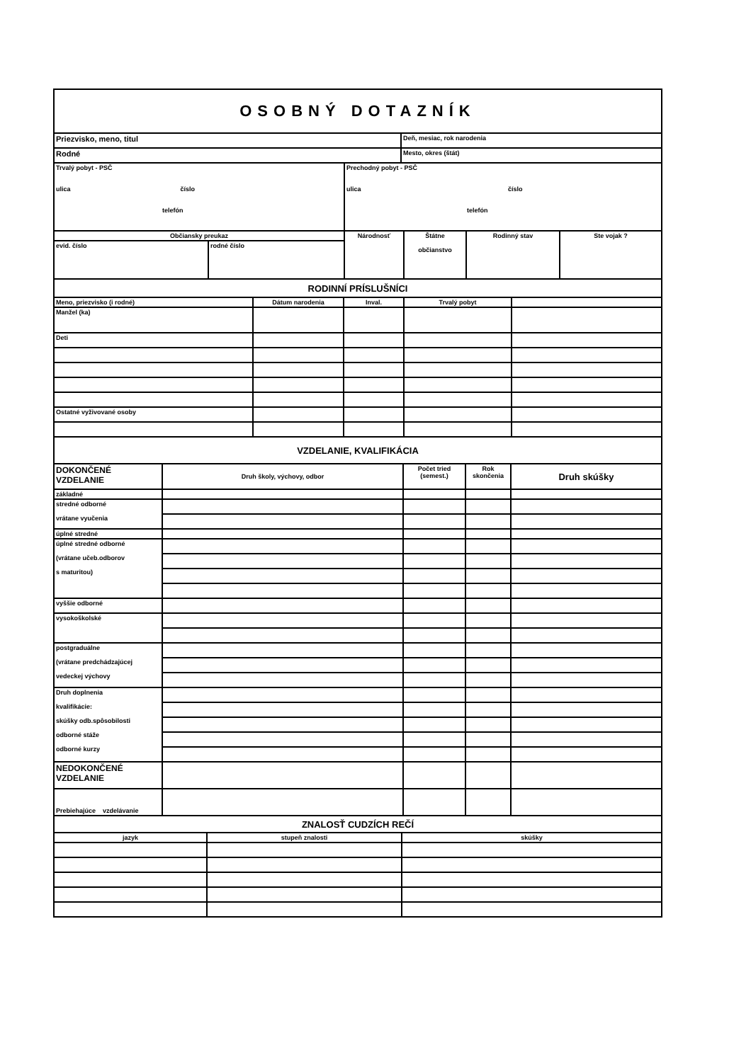| OSOBNÝ DOTAZNÍK |
| Priezvisko, meno, titul | Deň, mesiac, rok narodenia |
| Rodné | Mesto, okres (štát) |
| Trvalý pobyt - PSČ ulica číslo telefón | Prechodný pobyt - PSČ ulica číslo telefón |
| Občiansky preukaz | | Národnosť | Štátne občianstvo | Rodinný stav | Ste vojak ? |
| evid. číslo | rodné číslo | | | | |
| RODINNÍ PRÍSLUŠNÍCI | | | | |
| Meno, priezvisko (i rodné) | Dátum narodenia | Inval. | Trvalý pobyt | |
| Manžel (ka) | | | | |
| Deti | | | | |
| Ostatné vyživované osoby | | | | |
| VZDELANIE, KVALIFIKÁCIA | | | | |
| DOKONČENÉ VZDELANIE | Druh školy, výchovy, odbor | Počet tried (semest.) | Rok skončenia | Druh skúšky |
| základné | | | | |
| stredné odborné vrátane vyučenia | | | | |
| úplné stredné | | | | |
| úplné stredné odborné (vrátane učeb.odborov s maturitou) | | | | |
| vyššie odborné | | | | |
| vysokoškolské | | | | |
| postgraduálne (vrátane predchádzajúcej vedeckej výchovy | | | | |
| Druh doplnenia kvalifikácie: skúšky odb.spôsobilosti odborné stáže odborné kurzy | | | | |
| NEDOKONČENÉ VZDELANIE | | | | |
| Prebiehajúce vzdelávanie | | | | |
| ZNALOSŤ CUDZÍCH REČÍ | | |
| jazyk | stupeň znalosti | skúšky |